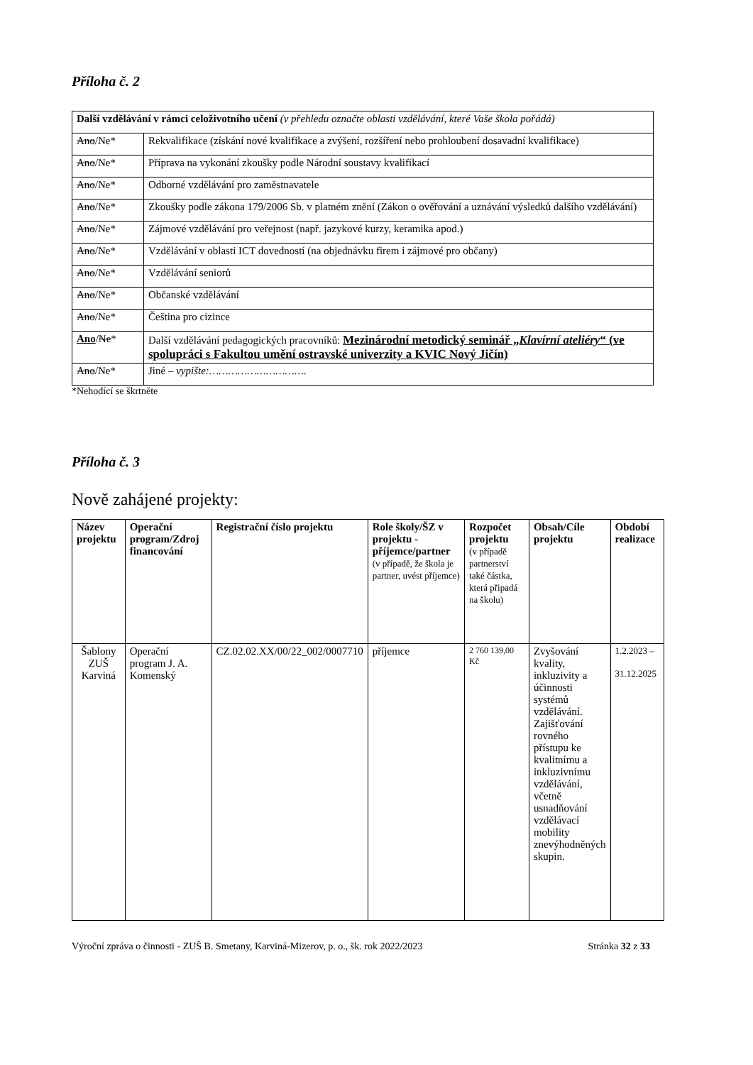Příloha č. 2
| Další vzdělávání v rámci celoživotního učení (v přehledu označte oblasti vzdělávání, které Vaše škola pořádá) | |
| Ano /Ne* | Rekvalifikace (získání nové kvalifikace a zvýšení, rozšíření nebo prohloubení dosavadní kvalifikace) |
| Ano /Ne* | Příprava na vykonání zkoušky podle Národní soustavy kvalifikací |
| Ano /Ne* | Odborné vzdělávání pro zaměstnavatele |
| Ano /Ne* | Zkoušky podle zákona 179/2006 Sb. v platném znění (Zákon o ověřování a uznávání výsledků dalšího vzdělávání) |
| Ano /Ne* | Zájmové vzdělávání pro veřejnost (např. jazykové kurzy, keramika apod.) |
| Ano /Ne* | Vzdělávání v oblasti ICT dovedností (na objednávku firem i zájmové pro občany) |
| Ano /Ne* | Vzdělávání seniorů |
| Ano /Ne* | Občanské vzdělávání |
| Ano /Ne* | Čeština pro cizince |
| Ano / Ne * | Další vzdělávání pedagogických pracovníků: Mezinárodní metodický seminář „ Klavírní ateliéry “ (ve spolupráci s Fakultou umění ostravské univerzity a KVIC Nový Jičín) |
| Ano /Ne* | Jiné – vypište:…………………………. |
*Nehodící se škrtněte
Příloha č. 3
Nově zahájené projekty:
| Název projektu | Operační program/Zdroj financování | Registrační číslo projektu | Role školy/ŠZ v projektu - příjemce/partner (v případě, že škola je partner, uvést příjemce) | Rozpočet projektu (v případě partnerství také částka, která připadá na školu) | Obsah/Cíle projektu | Období realizace |
| --- | --- | --- | --- | --- | --- | --- |
| Šablony ZUŠ Karviná | Operační program J. A. Komenský | CZ.02.02.XX/00/22_002/0007710 | příjemce | 2 760 139,00 Kč | Zvyšování kvality, inkluzivity a účinnosti systémů vzdělávání. Zajišťování rovného přístupu ke kvalitnímu a inkluzivnímu vzdělávání, včetně usnadňování vzdělávací mobility znevýhodněných skupin. | 1.2.2023 – 31.12.2025 |
Výroční zpráva o činnosti - ZUŠ B. Smetany, Karviná-Mizerov, p. o., šk. rok 2022/2023 Stránka 32 z 33